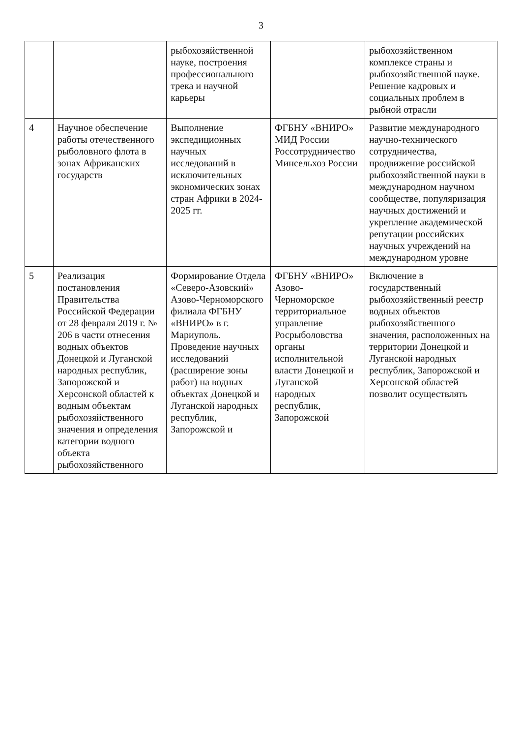3
| | | рыбохозяйственной науке, построения профессионального трека и научной карьеры | | рыбохозяйственном комплексе страны и рыбохозяйственной науке. Решение кадровых и социальных проблем в рыбной отрасли |
| 4 | Научное обеспечение работы отечественного рыболовного флота в зонах Африканских государств | Выполнение экспедиционных научных исследований в исключительных экономических зонах стран Африки в 2024-2025 гг. | ФГБНУ «ВНИРО» МИД России Россотрудничество Минсельхоз России | Развитие международного научно-технического сотрудничества, продвижение российской рыбохозяйственной науки в международном научном сообществе, популяризация научных достижений и укрепление академической репутации российских научных учреждений на международном уровне |
| 5 | Реализация постановления Правительства Российской Федерации от 28 февраля 2019 г. № 206 в части отнесения водных объектов Донецкой и Луганской народных республик, Запорожской и Херсонской областей к водным объектам рыбохозяйственного значения и определения категории водного объекта рыбохозяйственного | Формирование Отдела «Северо-Азовский» Азово-Черноморского филиала ФГБНУ «ВНИРО» в г. Мариуполь. Проведение научных исследований (расширение зоны работ) на водных объектах Донецкой и Луганской народных республик, Запорожской и | ФГБНУ «ВНИРО» Азово-Черноморское территориальное управление Росрыболовства органы исполнительной власти Донецкой и Луганской народных республик, Запорожской | Включение в государственный рыбохозяйственный реестр водных объектов рыбохозяйственного значения, расположенных на территории Донецкой и Луганской народных республик, Запорожской и Херсонской областей позволит осуществлять |